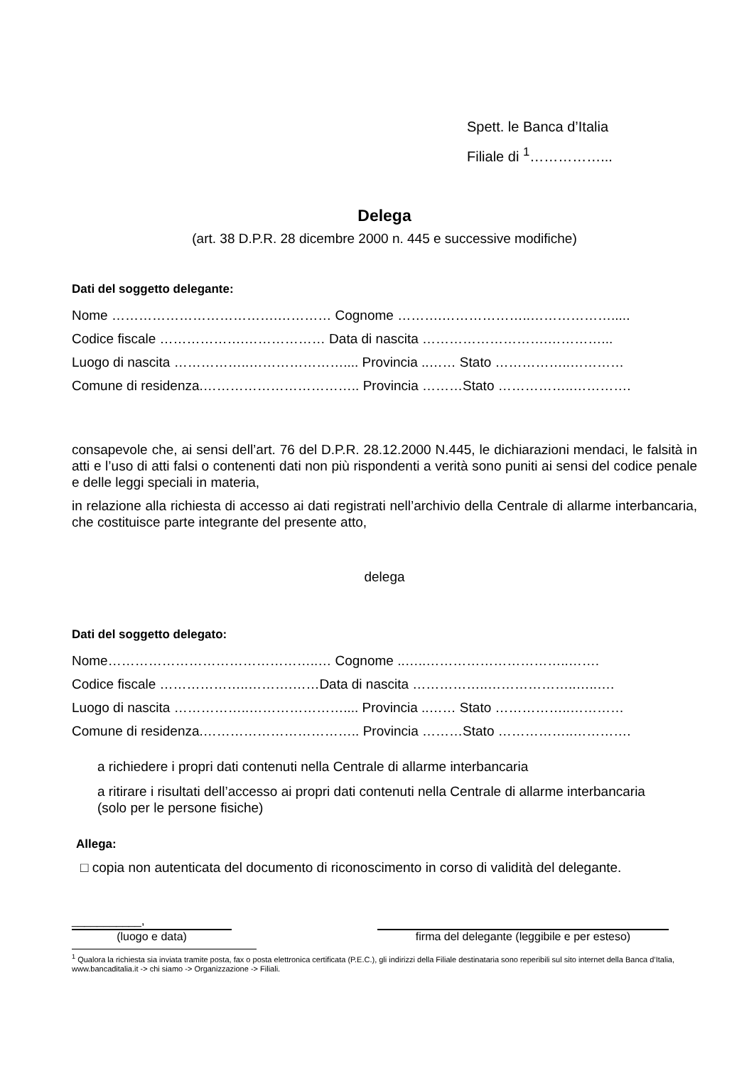Spett. le Banca d’Italia
Filiale di <sup>1</sup>……………...
Delega
(art. 38 D.P.R. 28 dicembre 2000 n. 445 e successive modifiche)
Dati del soggetto delegante:
Nome ……………………………….………… Cognome ……….………………..……………….....
Codice fiscale ……………….……………… Data di nascita ……………………….…………...
Luogo di nascita ……………..………………….... Provincia ..…… Stato ……………..…………
Comune di residenza.…………………………….. Provincia ………Stato ……………..………….
consapevole che, ai sensi dell’art. 76 del D.P.R. 28.12.2000 N.445, le dichiarazioni mendaci, le falsità in atti e l’uso di atti falsi o contenenti dati non più rispondenti a verità sono puniti ai sensi del codice penale e delle leggi speciali in materia,
in relazione alla richiesta di accesso ai dati registrati nell’archivio della Centrale di allarme interbancaria, che costituisce parte integrante del presente atto,
delega
Dati del soggetto delegato:
Nome………………………………………..… Cognome ..…..…………………………..…….
Codice fiscale ………………..……….……Data di nascita ……………..………………..…..….
Luogo di nascita ……………..………………….... Provincia ..…… Stato ……………..…………
Comune di residenza.…………………………….. Provincia ………Stato ……………..………….
a richiedere i propri dati contenuti nella Centrale di allarme interbancaria
a ritirare i risultati dell’accesso ai propri dati contenuti nella Centrale di allarme interbancaria
(solo per le persone fisiche)
Allega:
□ copia non autenticata del documento di riconoscimento in corso di validità del delegante.
___________,
(luogo e data)
firma del delegante (leggibile e per esteso)
<sup>1</sup> Qualora la richiesta sia inviata tramite posta, fax o posta elettronica certificata (P.E.C.), gli indirizzi della Filiale destinataria sono reperibili sul sito internet della Banca d’Italia, www.bancaditalia.it -> chi siamo -> Organizzazione -> Filiali.